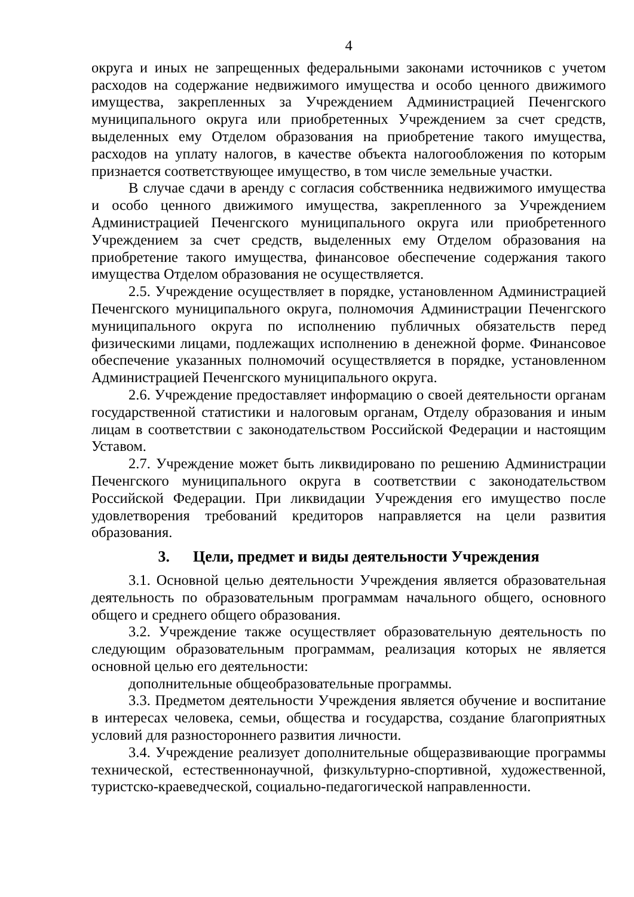4
округа и иных не запрещенных федеральными законами источников с учетом расходов на содержание недвижимого имущества и особо ценного движимого имущества, закрепленных за Учреждением Администрацией Печенгского муниципального округа или приобретенных Учреждением за счет средств, выделенных ему Отделом образования на приобретение такого имущества, расходов на уплату налогов, в качестве объекта налогообложения по которым признается соответствующее имущество, в том числе земельные участки.
В случае сдачи в аренду с согласия собственника недвижимого имущества и особо ценного движимого имущества, закрепленного за Учреждением Администрацией Печенгского муниципального округа или приобретенного Учреждением за счет средств, выделенных ему Отделом образования на приобретение такого имущества, финансовое обеспечение содержания такого имущества Отделом образования не осуществляется.
2.5. Учреждение осуществляет в порядке, установленном Администрацией Печенгского муниципального округа, полномочия Администрации Печенгского муниципального округа по исполнению публичных обязательств перед физическими лицами, подлежащих исполнению в денежной форме. Финансовое обеспечение указанных полномочий осуществляется в порядке, установленном Администрацией Печенгского муниципального округа.
2.6. Учреждение предоставляет информацию о своей деятельности органам государственной статистики и налоговым органам, Отделу образования и иным лицам в соответствии с законодательством Российской Федерации и настоящим Уставом.
2.7. Учреждение может быть ликвидировано по решению Администрации Печенгского муниципального округа в соответствии с законодательством Российской Федерации. При ликвидации Учреждения его имущество после удовлетворения требований кредиторов направляется на цели развития образования.
3. Цели, предмет и виды деятельности Учреждения
3.1. Основной целью деятельности Учреждения является образовательная деятельность по образовательным программам начального общего, основного общего и среднего общего образования.
3.2. Учреждение также осуществляет образовательную деятельность по следующим образовательным программам, реализация которых не является основной целью его деятельности:
дополнительные общеобразовательные программы.
3.3. Предметом деятельности Учреждения является обучение и воспитание в интересах человека, семьи, общества и государства, создание благоприятных условий для разностороннего развития личности.
3.4. Учреждение реализует дополнительные общеразвивающие программы технической, естественнонаучной, физкультурно-спортивной, художественной, туристско-краеведческой, социально-педагогической направленности.